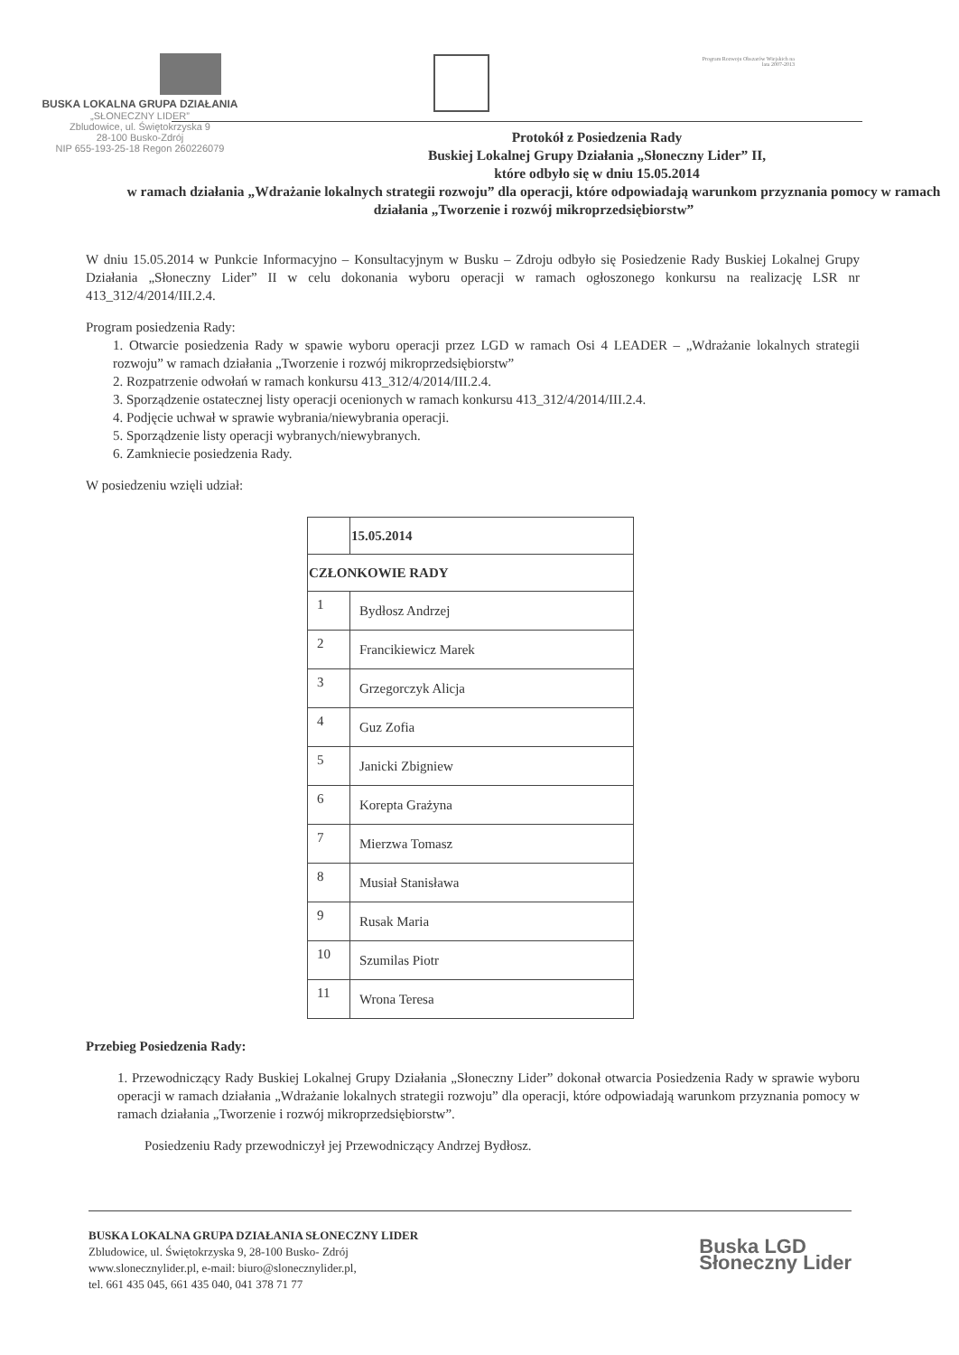Program Rozwoju Obszarów Wiejskich na lata 2007-2013
BUSKA LOKALNA GRUPA DZIAŁANIA
„SŁONECZNY LIDER”
Zbludowice, ul. Świętokrzyska 9
28-100 Busko-Zdrój
NIP 655-193-25-18 Regon 260226079
Protokół z Posiedzenia Rady
Buskiej Lokalnej Grupy Działania „Słoneczny Lider” II,
które odbyło się w dniu 15.05.2014
w ramach działania „Wdrażanie lokalnych strategii rozwoju” dla operacji, które odpowiadają warunkom przyznania pomocy w ramach działania „Tworzenie i rozwój mikroprzedsiębiorstw”
W dniu 15.05.2014 w Punkcie Informacyjno – Konsultacyjnym w Busku – Zdroju odbyło się Posiedzenie Rady Buskiej Lokalnej Grupy Działania „Słoneczny Lider” II w celu dokonania wyboru operacji w ramach ogłoszonego konkursu na realizację LSR nr 413_312/4/2014/III.2.4.
Program posiedzenia Rady:
1. Otwarcie posiedzenia Rady w spawie wyboru operacji przez LGD w ramach Osi 4 LEADER – „Wdrażanie lokalnych strategii rozwoju” w ramach działania „Tworzenie i rozwój mikroprzedsiębiorstw”
2. Rozpatrzenie odwołań w ramach konkursu 413_312/4/2014/III.2.4.
3. Sporządzenie ostatecznej listy operacji ocenionych w ramach konkursu 413_312/4/2014/III.2.4.
4. Podjęcie uchwał w sprawie wybrania/niewybrania operacji.
5. Sporządzenie listy operacji wybranych/niewybranych.
6. Zamkniecie posiedzenia Rady.
W posiedzeniu wzięli udział:
| | 15.05.2014 |
| --- | --- |
| CZŁONKOWIE RADY | |
| 1 | Bydłosz Andrzej |
| 2 | Francikiewicz Marek |
| 3 | Grzegorczyk Alicja |
| 4 | Guz Zofia |
| 5 | Janicki Zbigniew |
| 6 | Korepta Grażyna |
| 7 | Mierzwa Tomasz |
| 8 | Musiał Stanisława |
| 9 | Rusak Maria |
| 10 | Szumilas Piotr |
| 11 | Wrona Teresa |
Przebieg Posiedzenia Rady:
1. Przewodniczący Rady Buskiej Lokalnej Grupy Działania „Słoneczny Lider” dokonał otwarcia Posiedzenia Rady w sprawie wyboru operacji w ramach działania „Wdrażanie lokalnych strategii rozwoju” dla operacji, które odpowiadają warunkom przyznania pomocy w ramach działania „Tworzenie i rozwój mikroprzedsiębiorstw”.
Posiedzeniu Rady przewodniczył jej Przewodniczący Andrzej Bydłosz.
BUSKA LOKALNA GRUPA DZIAŁANIA SŁONECZNY LIDER
Zbludowice, ul. Świętokrzyska 9, 28-100 Busko- Zdrój
www.slonecznylider.pl, e-mail: biuro@slonecznylider.pl,
tel. 661 435 045, 661 435 040, 041 378 71 77
Buska LGD
Słoneczny Lider